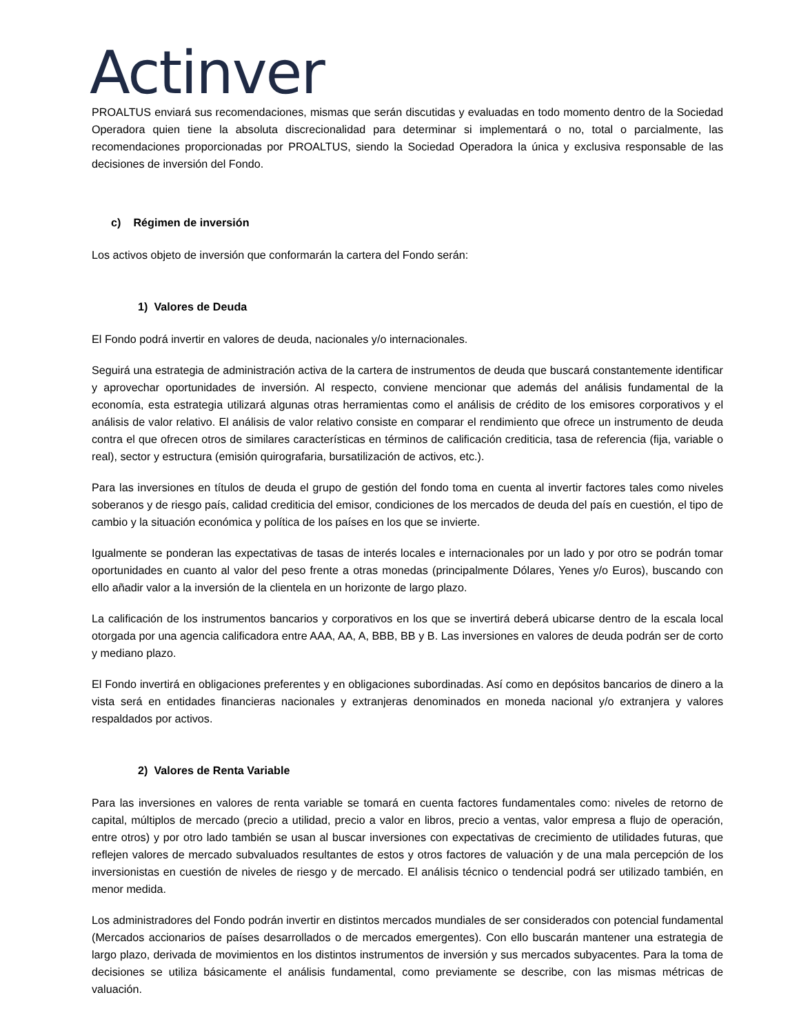Actinver
PROALTUS enviará sus recomendaciones, mismas que serán discutidas y evaluadas en todo momento dentro de la Sociedad Operadora quien tiene la absoluta discrecionalidad para determinar si implementará o no, total o parcialmente, las recomendaciones proporcionadas por PROALTUS, siendo la Sociedad Operadora la única y exclusiva responsable de las decisiones de inversión del Fondo.
c) Régimen de inversión
Los activos objeto de inversión que conformarán la cartera del Fondo serán:
1) Valores de Deuda
El Fondo podrá invertir en valores de deuda, nacionales y/o internacionales.
Seguirá una estrategia de administración activa de la cartera de instrumentos de deuda que buscará constantemente identificar y aprovechar oportunidades de inversión. Al respecto, conviene mencionar que además del análisis fundamental de la economía, esta estrategia utilizará algunas otras herramientas como el análisis de crédito de los emisores corporativos y el análisis de valor relativo. El análisis de valor relativo consiste en comparar el rendimiento que ofrece un instrumento de deuda contra el que ofrecen otros de similares características en términos de calificación crediticia, tasa de referencia (fija, variable o real), sector y estructura (emisión quirografaria, bursatilización de activos, etc.).
Para las inversiones en títulos de deuda el grupo de gestión del fondo toma en cuenta al invertir factores tales como niveles soberanos y de riesgo país, calidad crediticia del emisor, condiciones de los mercados de deuda del país en cuestión, el tipo de cambio y la situación económica y política de los países en los que se invierte.
Igualmente se ponderan las expectativas de tasas de interés locales e internacionales por un lado y por otro se podrán tomar oportunidades en cuanto al valor del peso frente a otras monedas (principalmente Dólares, Yenes y/o Euros), buscando con ello añadir valor a la inversión de la clientela en un horizonte de largo plazo.
La calificación de los instrumentos bancarios y corporativos en los que se invertirá deberá ubicarse dentro de la escala local otorgada por una agencia calificadora entre AAA, AA, A, BBB, BB y B. Las inversiones en valores de deuda podrán ser de corto y mediano plazo.
El Fondo invertirá en obligaciones preferentes y en obligaciones subordinadas. Así como en depósitos bancarios de dinero a la vista será en entidades financieras nacionales y extranjeras denominados en moneda nacional y/o extranjera y valores respaldados por activos.
2) Valores de Renta Variable
Para las inversiones en valores de renta variable se tomará en cuenta factores fundamentales como: niveles de retorno de capital, múltiplos de mercado (precio a utilidad, precio a valor en libros, precio a ventas, valor empresa a flujo de operación, entre otros) y por otro lado también se usan al buscar inversiones con expectativas de crecimiento de utilidades futuras, que reflejen valores de mercado subvaluados resultantes de estos y otros factores de valuación y de una mala percepción de los inversionistas en cuestión de niveles de riesgo y de mercado. El análisis técnico o tendencial podrá ser utilizado también, en menor medida.
Los administradores del Fondo podrán invertir en distintos mercados mundiales de ser considerados con potencial fundamental (Mercados accionarios de países desarrollados o de mercados emergentes). Con ello buscarán mantener una estrategia de largo plazo, derivada de movimientos en los distintos instrumentos de inversión y sus mercados subyacentes. Para la toma de decisiones se utiliza básicamente el análisis fundamental, como previamente se describe, con las mismas métricas de valuación.